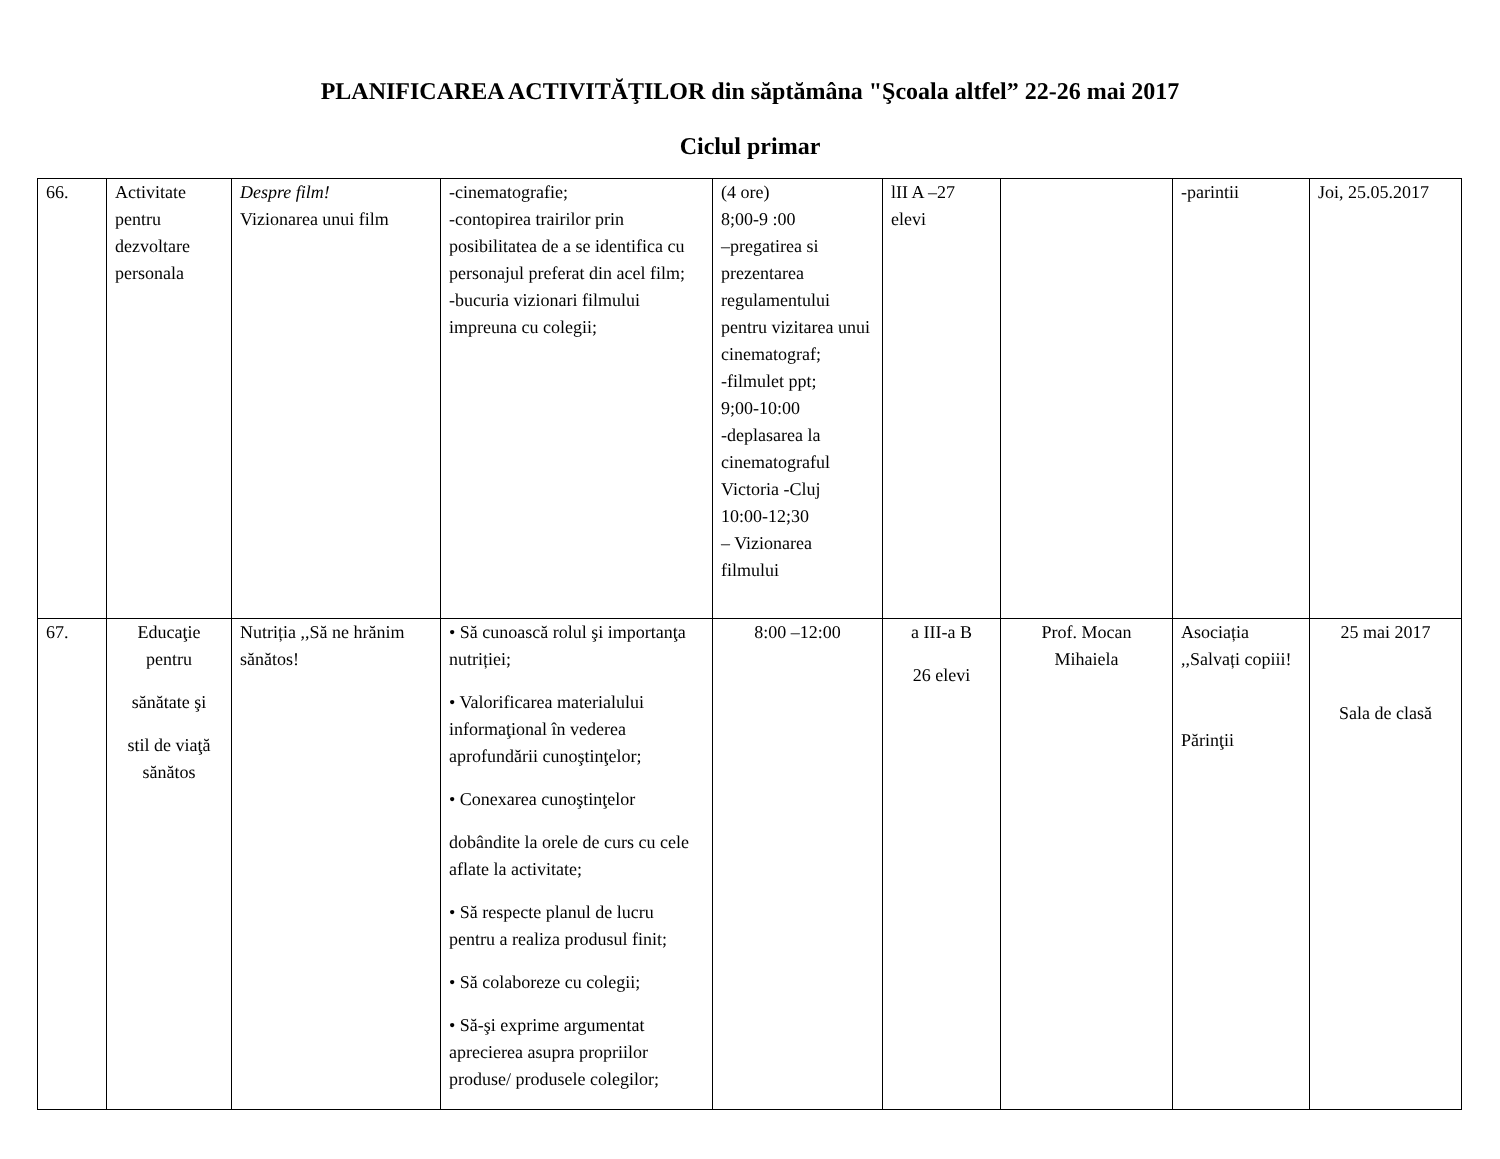PLANIFICAREA ACTIVITĂŢILOR din săptămâna "Şcoala altfel” 22-26 mai 2017
Ciclul primar
| 66. | Activitate pentru dezvoltare personala | Despre film! Vizionarea unui film | -cinematografie; -contopirea trairilor prin posibilitatea de a se identifica cu personajul preferat din acel film; -bucuria vizionari filmului impreuna cu colegii; | (4 ore) 8;00-9 :00 –pregatirea si prezentarea regulamentului pentru vizitarea unui cinematograf; -filmulet ppt; 9;00-10:00 -deplasarea la cinematograful Victoria -Cluj 10:00-12;30 – Vizionarea filmului | lII A –27 elevi | | -parintii | Joi, 25.05.2017 |
| 67. | Educaţie pentru sănătate şi stil de viaţă sănătos | Nutriția ,,Să ne hrănim sănătos! | • Să cunoască rolul şi importanţa nutriției; • Valorificarea materialului informaţional în vederea aprofundării cunoştinţelor; • Conexarea cunoştinţelor dobândite la orele de curs cu cele aflate la activitate; • Să respecte planul de lucru pentru a realiza produsul finit; • Să colaboreze cu colegii; • Să-şi exprime argumentat aprecierea asupra propriilor produse/ produsele colegilor; | 8:00 –12:00 | a III-a B 26 elevi | Prof. Mocan Mihaiela | Asociația ,,Salvați copiii! Părinţii | 25 mai 2017 Sala de clasă |